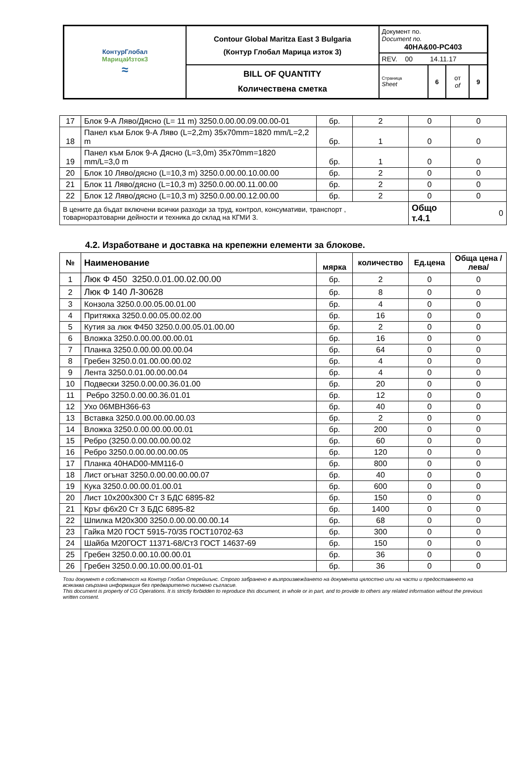| КонтурГлобал МарицаИзток3 ≈ | Contour Global Maritza East 3 Bulgaria (Контур Глобал Марица изток 3) | Документ no. Document no. 40HA&00-PC403 | | | |
| | | REV. 00 14.11.17 | | | |
| | BILL OF QUANTITY Количествена сметка | Страница Sheet | 6 | от of | 9 |
| 17 | Блок 9-А Ляво/Дясно (L= 11 m) 3250.0.00.00.09.00.00-01 | бр. | 2 | 0 | 0 |
| 18 | Панел към Блок 9-А Ляво (L=2,2m) 35x70mm=1820 mm/L=2,2 m | бр. | 1 | 0 | 0 |
| 19 | Панел към Блок 9-А Дясно (L=3,0m) 35x70mm=1820 mm/L=3,0 m | бр. | 1 | 0 | 0 |
| 20 | Блок 10 Ляво/дясно (L=10,3 m) 3250.0.00.00.10.00.00 | бр. | 2 | 0 | 0 |
| 21 | Блок 11 Ляво/дясно (L=10,3 m) 3250.0.00.00.11.00.00 | бр. | 2 | 0 | 0 |
| 22 | Блок 12 Ляво/дясно (L=10,3 m) 3250.0.00.00.12.00.00 | бр. | 2 | 0 | 0 |
| В цените да бъдат включени всички разходи за труд, контрол, консумативи, транспорт , товарноразтоварни дейности и техника до склад на КГМИ 3. | | | | Общо т.4.1 | 0 |
4.2. Изработване и доставка на крепежни елементи за блокове.
| № | Наименование | мярка | количество | Ед.цена | Обща цена /лева/ |
| --- | --- | --- | --- | --- | --- |
| 1 | Люк Ф 450 3250.0.01.00.02.00.00 | бр. | 2 | 0 | 0 |
| 2 | Люк Ф 140 Л-30628 | бр. | 8 | 0 | 0 |
| 3 | Конзола 3250.0.00.05.00.01.00 | бр. | 4 | 0 | 0 |
| 4 | Притяжка 3250.0.00.05.00.02.00 | бр. | 16 | 0 | 0 |
| 5 | Кутия за люк Ф450 3250.0.00.05.01.00.00 | бр. | 2 | 0 | 0 |
| 6 | Вложка 3250.0.00.00.00.00.01 | бр. | 16 | 0 | 0 |
| 7 | Планка 3250.0.00.00.00.00.04 | бр. | 64 | 0 | 0 |
| 8 | Гребен 3250.0.01.00.00.00.02 | бр. | 4 | 0 | 0 |
| 9 | Лента 3250.0.01.00.00.00.04 | бр. | 4 | 0 | 0 |
| 10 | Подвески 3250.0.00.00.36.01.00 | бр. | 20 | 0 | 0 |
| 11 | Ребро 3250.0.00.00.36.01.01 | бр. | 12 | 0 | 0 |
| 12 | Ухо 06МВН366-63 | бр. | 40 | 0 | 0 |
| 13 | Вставка 3250.0.00.00.00.00.03 | бр. | 2 | 0 | 0 |
| 14 | Вложка 3250.0.00.00.00.00.01 | бр. | 200 | 0 | 0 |
| 15 | Ребро (3250.0.00.00.00.00.02 | бр. | 60 | 0 | 0 |
| 16 | Ребро 3250.0.00.00.00.00.05 | бр. | 120 | 0 | 0 |
| 17 | Планка 40HAD00-MM116-0 | бр. | 800 | 0 | 0 |
| 18 | Лист огънат 3250.0.00.00.00.00.07 | бр. | 40 | 0 | 0 |
| 19 | Кука 3250.0.00.00.01.00.01 | бр. | 600 | 0 | 0 |
| 20 | Лист 10х200х300 Ст 3 БДС 6895-82 | бр. | 150 | 0 | 0 |
| 21 | Кръг ф6х20 Ст 3 БДС 6895-82 | бр. | 1400 | 0 | 0 |
| 22 | Шпилка М20х300 3250.0.00.00.00.00.14 | бр. | 68 | 0 | 0 |
| 23 | Гайка М20 ГОСТ 5915-70/35 ГОСТ10702-63 | бр. | 300 | 0 | 0 |
| 24 | Шайба М20ГОСТ 11371-68/Ст3 ГОСТ 14637-69 | бр. | 150 | 0 | 0 |
| 25 | Гребен 3250.0.00.10.00.00.01 | бр. | 36 | 0 | 0 |
| 26 | Гребен 3250.0.00.10.00.00.01-01 | бр. | 36 | 0 | 0 |
Този документ е собственост на Контур Глобал Оперейшънс. Строго забранено е възпроизвеждането на документа цялостно или на части и предоставянето на всякаква свързана информация без предварително писмено съгласие.
This document is property of CG Operations. It is strictly forbidden to reproduce this document, in whole or in part, and to provide to others any related information without the previous written consent.